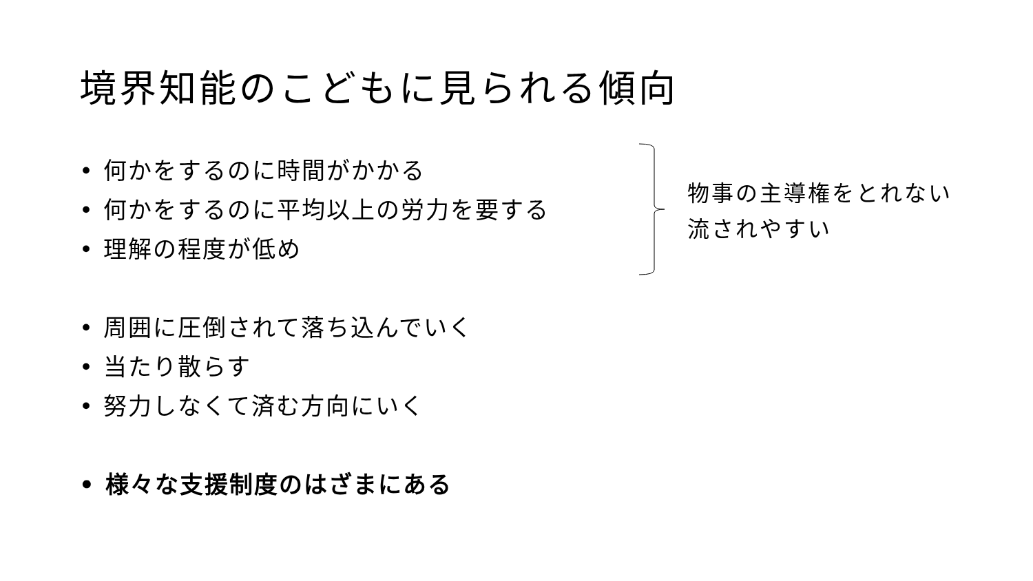境界知能のこどもに見られる傾向
• 何かをするのに時間がかかる
• 何かをするのに平均以上の労力を要する
• 理解の程度が低め
• 周囲に圧倒されて落ち込んでいく
• 当たり散らす
• 努力しなくて済む方向にいく
• 様々な支援制度のはざまにある
物事の主導権をとれない
流されやすい